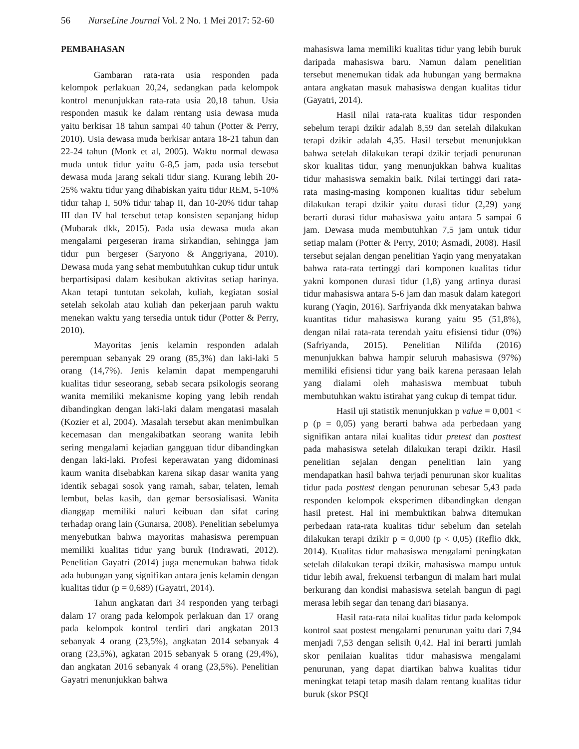56 NurseLine Journal Vol. 2 No. 1 Mei 2017: 52-60
PEMBAHASAN
Gambaran rata-rata usia responden pada kelompok perlakuan 20,24, sedangkan pada kelompok kontrol menunjukkan rata-rata usia 20,18 tahun. Usia responden masuk ke dalam rentang usia dewasa muda yaitu berkisar 18 tahun sampai 40 tahun (Potter & Perry, 2010). Usia dewasa muda berkisar antara 18-21 tahun dan 22-24 tahun (Monk et al, 2005). Waktu normal dewasa muda untuk tidur yaitu 6-8,5 jam, pada usia tersebut dewasa muda jarang sekali tidur siang. Kurang lebih 20-25% waktu tidur yang dihabiskan yaitu tidur REM, 5-10% tidur tahap I, 50% tidur tahap II, dan 10-20% tidur tahap III dan IV hal tersebut tetap konsisten sepanjang hidup (Mubarak dkk, 2015). Pada usia dewasa muda akan mengalami pergeseran irama sirkandian, sehingga jam tidur pun bergeser (Saryono & Anggriyana, 2010). Dewasa muda yang sehat membutuhkan cukup tidur untuk berpartisipasi dalam kesibukan aktivitas setiap harinya. Akan tetapi tuntutan sekolah, kuliah, kegiatan sosial setelah sekolah atau kuliah dan pekerjaan paruh waktu menekan waktu yang tersedia untuk tidur (Potter & Perry, 2010).
Mayoritas jenis kelamin responden adalah perempuan sebanyak 29 orang (85,3%) dan laki-laki 5 orang (14,7%). Jenis kelamin dapat mempengaruhi kualitas tidur seseorang, sebab secara psikologis seorang wanita memiliki mekanisme koping yang lebih rendah dibandingkan dengan laki-laki dalam mengatasi masalah (Kozier et al, 2004). Masalah tersebut akan menimbulkan kecemasan dan mengakibatkan seorang wanita lebih sering mengalami kejadian gangguan tidur dibandingkan dengan laki-laki. Profesi keperawatan yang didominasi kaum wanita disebabkan karena sikap dasar wanita yang identik sebagai sosok yang ramah, sabar, telaten, lemah lembut, belas kasih, dan gemar bersosialisasi. Wanita dianggap memiliki naluri keibuan dan sifat caring terhadap orang lain (Gunarsa, 2008). Penelitian sebelumya menyebutkan bahwa mayoritas mahasiswa perempuan memiliki kualitas tidur yang buruk (Indrawati, 2012). Penelitian Gayatri (2014) juga menemukan bahwa tidak ada hubungan yang signifikan antara jenis kelamin dengan kualitas tidur (p = 0,689) (Gayatri, 2014).
Tahun angkatan dari 34 responden yang terbagi dalam 17 orang pada kelompok perlakuan dan 17 orang pada kelompok kontrol terdiri dari angkatan 2013 sebanyak 4 orang (23,5%), angkatan 2014 sebanyak 4 orang (23,5%), agkatan 2015 sebanyak 5 orang (29,4%), dan angkatan 2016 sebanyak 4 orang (23,5%). Penelitian Gayatri menunjukkan bahwa
mahasiswa lama memiliki kualitas tidur yang lebih buruk daripada mahasiswa baru. Namun dalam penelitian tersebut menemukan tidak ada hubungan yang bermakna antara angkatan masuk mahasiswa dengan kualitas tidur (Gayatri, 2014).
Hasil nilai rata-rata kualitas tidur responden sebelum terapi dzikir adalah 8,59 dan setelah dilakukan terapi dzikir adalah 4,35. Hasil tersebut menunjukkan bahwa setelah dilakukan terapi dzikir terjadi penurunan skor kualitas tidur, yang menunjukkan bahwa kualitas tidur mahasiswa semakin baik. Nilai tertinggi dari rata-rata masing-masing komponen kualitas tidur sebelum dilakukan terapi dzikir yaitu durasi tidur (2,29) yang berarti durasi tidur mahasiswa yaitu antara 5 sampai 6 jam. Dewasa muda membutuhkan 7,5 jam untuk tidur setiap malam (Potter & Perry, 2010; Asmadi, 2008). Hasil tersebut sejalan dengan penelitian Yaqin yang menyatakan bahwa rata-rata tertinggi dari komponen kualitas tidur yakni komponen durasi tidur (1,8) yang artinya durasi tidur mahasiswa antara 5-6 jam dan masuk dalam kategori kurang (Yaqin, 2016). Sarfriyanda dkk menyatakan bahwa kuantitas tidur mahasiswa kurang yaitu 95 (51,8%), dengan nilai rata-rata terendah yaitu efisiensi tidur (0%) (Safriyanda, 2015). Penelitian Nilifda (2016) menunjukkan bahwa hampir seluruh mahasiswa (97%) memiliki efisiensi tidur yang baik karena perasaan lelah yang dialami oleh mahasiswa membuat tubuh membutuhkan waktu istirahat yang cukup di tempat tidur.
Hasil uji statistik menunjukkan p value = 0,001 < p (p = 0,05) yang berarti bahwa ada perbedaan yang signifikan antara nilai kualitas tidur pretest dan posttest pada mahasiswa setelah dilakukan terapi dzikir. Hasil penelitian sejalan dengan penelitian lain yang mendapatkan hasil bahwa terjadi penurunan skor kualitas tidur pada posttest dengan penurunan sebesar 5,43 pada responden kelompok eksperimen dibandingkan dengan hasil pretest. Hal ini membuktikan bahwa ditemukan perbedaan rata-rata kualitas tidur sebelum dan setelah dilakukan terapi dzikir p = 0,000 (p < 0,05) (Reflio dkk, 2014). Kualitas tidur mahasiswa mengalami peningkatan setelah dilakukan terapi dzikir, mahasiswa mampu untuk tidur lebih awal, frekuensi terbangun di malam hari mulai berkurang dan kondisi mahasiswa setelah bangun di pagi merasa lebih segar dan tenang dari biasanya.
Hasil rata-rata nilai kualitas tidur pada kelompok kontrol saat postest mengalami penurunan yaitu dari 7,94 menjadi 7,53 dengan selisih 0,42. Hal ini berarti jumlah skor penilaian kualitas tidur mahasiswa mengalami penurunan, yang dapat diartikan bahwa kualitas tidur meningkat tetapi tetap masih dalam rentang kualitas tidur buruk (skor PSQI